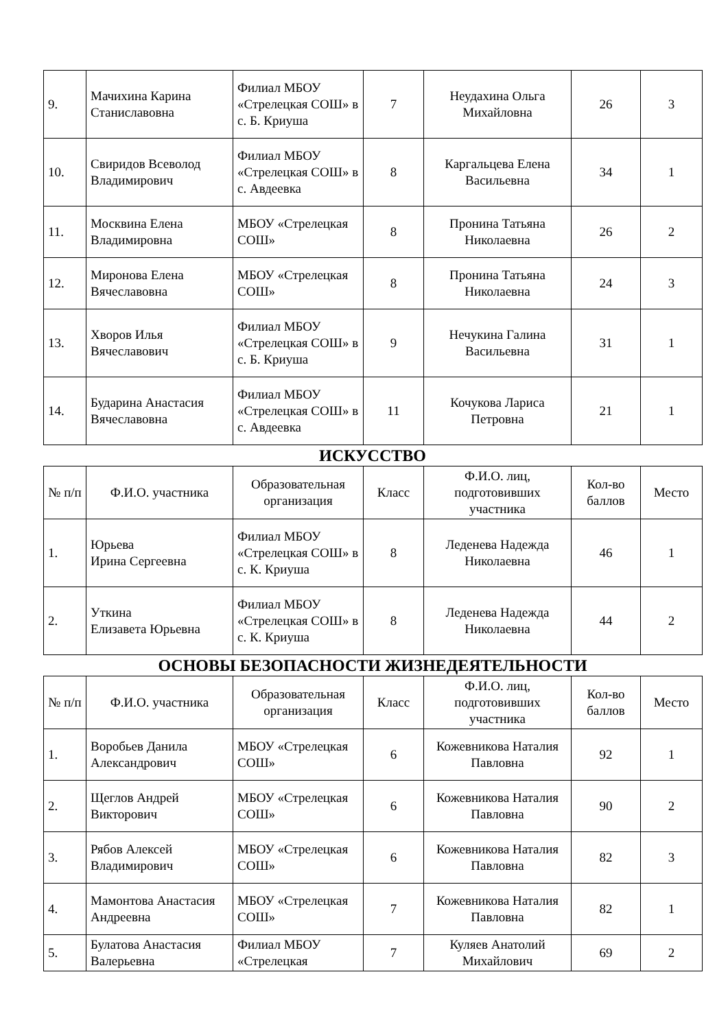| 9. | Мачихина Карина Станиславовна | Филиал МБОУ «Стрелецкая СОШ» в с. Б. Криуша | 7 | Неудахина Ольга Михайловна | 26 | 3 |
| 10. | Свиридов Всеволод Владимирович | Филиал МБОУ «Стрелецкая СОШ» в с. Авдеевка | 8 | Каргальцева Елена Васильевна | 34 | 1 |
| 11. | Москвина Елена Владимировна | МБОУ «Стрелецкая СОШ» | 8 | Пронина Татьяна Николаевна | 26 | 2 |
| 12. | Миронова Елена Вячеславовна | МБОУ «Стрелецкая СОШ» | 8 | Пронина Татьяна Николаевна | 24 | 3 |
| 13. | Хворов Илья Вячеславович | Филиал МБОУ «Стрелецкая СОШ» в с. Б. Криуша | 9 | Нечукина Галина Васильевна | 31 | 1 |
| 14. | Бударина Анастасия Вячеславовна | Филиал МБОУ «Стрелецкая СОШ» в с. Авдеевка | 11 | Кочукова Лариса Петровна | 21 | 1 |
ИСКУССТВО
| № п/п | Ф.И.О. участника | Образовательная организация | Класс | Ф.И.О. лиц, подготовивших участника | Кол-во баллов | Место |
| --- | --- | --- | --- | --- | --- | --- |
| 1. | Юрьева Ирина Сергеевна | Филиал МБОУ «Стрелецкая СОШ» в с. К. Криуша | 8 | Леденева Надежда Николаевна | 46 | 1 |
| 2. | Уткина Елизавета Юрьевна | Филиал МБОУ «Стрелецкая СОШ» в с. К. Криуша | 8 | Леденева Надежда Николаевна | 44 | 2 |
ОСНОВЫ БЕЗОПАСНОСТИ ЖИЗНЕДЕЯТЕЛЬНОСТИ
| № п/п | Ф.И.О. участника | Образовательная организация | Класс | Ф.И.О. лиц, подготовивших участника | Кол-во баллов | Место |
| --- | --- | --- | --- | --- | --- | --- |
| 1. | Воробьев Данила Александрович | МБОУ «Стрелецкая СОШ» | 6 | Кожевникова Наталия Павловна | 92 | 1 |
| 2. | Щеглов Андрей Викторович | МБОУ «Стрелецкая СОШ» | 6 | Кожевникова Наталия Павловна | 90 | 2 |
| 3. | Рябов Алексей Владимирович | МБОУ «Стрелецкая СОШ» | 6 | Кожевникова Наталия Павловна | 82 | 3 |
| 4. | Мамонтова Анастасия Андреевна | МБОУ «Стрелецкая СОШ» | 7 | Кожевникова Наталия Павловна | 82 | 1 |
| 5. | Булатова Анастасия Валерьевна | Филиал МБОУ «Стрелецкая | 7 | Куляев Анатолий Михайлович | 69 | 2 |